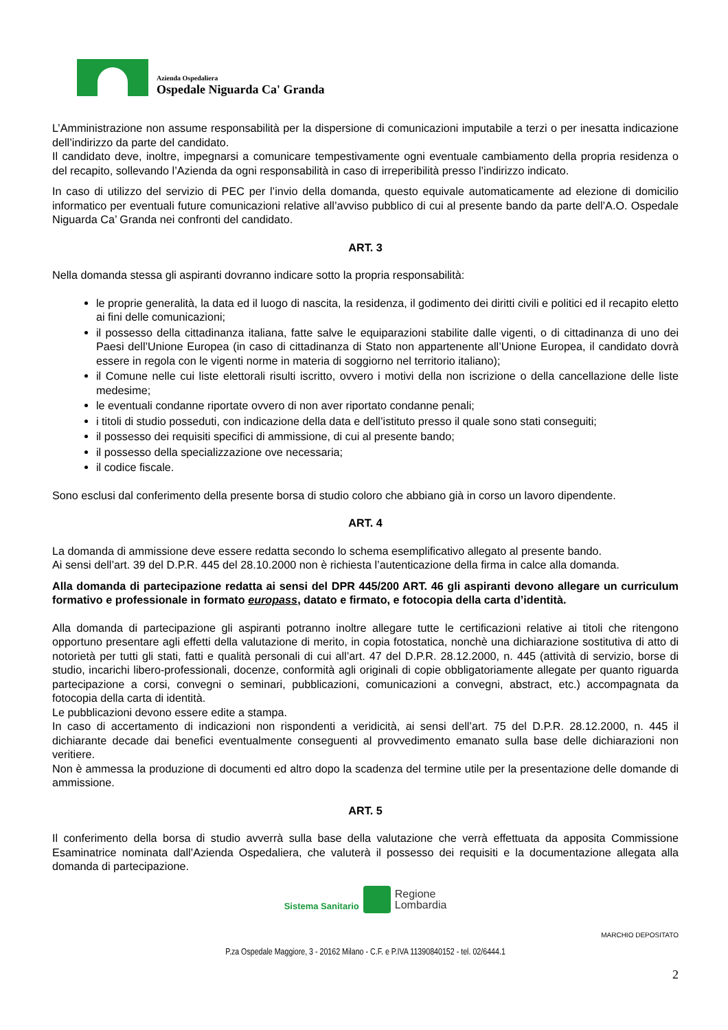Azienda Ospedaliera
Ospedale Niguarda Ca' Granda
L’Amministrazione non assume responsabilità per la dispersione di comunicazioni imputabile a terzi o per inesatta indicazione dell’indirizzo da parte del candidato.
Il candidato deve, inoltre, impegnarsi a comunicare tempestivamente ogni eventuale cambiamento della propria residenza o del recapito, sollevando l’Azienda da ogni responsabilità in caso di irreperibilità presso l’indirizzo indicato.
In caso di utilizzo del servizio di PEC per l’invio della domanda, questo equivale automaticamente ad elezione di domicilio informatico per eventuali future comunicazioni relative all’avviso pubblico di cui al presente bando da parte dell’A.O. Ospedale Niguarda Ca’ Granda nei confronti del candidato.
ART. 3
Nella domanda stessa gli aspiranti dovranno indicare sotto la propria responsabilità:
le proprie generalità, la data ed il luogo di nascita, la residenza, il godimento dei diritti civili e politici ed il recapito eletto ai fini delle comunicazioni;
il possesso della cittadinanza italiana, fatte salve le equiparazioni stabilite dalle vigenti, o di cittadinanza di uno dei Paesi dell’Unione Europea (in caso di cittadinanza di Stato non appartenente all’Unione Europea, il candidato dovrà essere in regola con le vigenti norme in materia di soggiorno nel territorio italiano);
il Comune nelle cui liste elettorali risulti iscritto, ovvero i motivi della non iscrizione o della cancellazione delle liste medesime;
le eventuali condanne riportate ovvero di non aver riportato condanne penali;
i titoli di studio posseduti, con indicazione della data e dell’istituto presso il quale sono stati conseguiti;
il possesso dei requisiti specifici di ammissione, di cui al presente bando;
il possesso della specializzazione ove necessaria;
il codice fiscale.
Sono esclusi dal conferimento della presente borsa di studio coloro che abbiano già in corso un lavoro dipendente.
ART. 4
La domanda di ammissione deve essere redatta secondo lo schema esemplificativo allegato al presente bando.
Ai sensi dell’art. 39 del D.P.R. 445 del 28.10.2000 non è richiesta l’autenticazione della firma in calce alla domanda.
Alla domanda di partecipazione redatta ai sensi del DPR 445/200 ART. 46 gli aspiranti devono allegare un curriculum formativo e professionale in formato europass, datato e firmato, e fotocopia della carta d’identità.
Alla domanda di partecipazione gli aspiranti potranno inoltre allegare tutte le certificazioni relative ai titoli che ritengono opportuno presentare agli effetti della valutazione di merito, in copia fotostatica, nonchè una dichiarazione sostitutiva di atto di notorietà per tutti gli stati, fatti e qualità personali di cui all’art. 47 del D.P.R. 28.12.2000, n. 445 (attività di servizio, borse di studio, incarichi libero-professionali, docenze, conformità agli originali di copie obbligatoriamente allegate per quanto riguarda partecipazione a corsi, convegni o seminari, pubblicazioni, comunicazioni a convegni, abstract, etc.) accompagnata da fotocopia della carta di identità.
Le pubblicazioni devono essere edite a stampa.
In caso di accertamento di indicazioni non rispondenti a veridicità, ai sensi dell’art. 75 del D.P.R. 28.12.2000, n. 445 il dichiarante decade dai benefici eventualmente conseguenti al provvedimento emanato sulla base delle dichiarazioni non veritiere.
Non è ammessa la produzione di documenti ed altro dopo la scadenza del termine utile per la presentazione delle domande di ammissione.
ART. 5
Il conferimento della borsa di studio avverrà sulla base della valutazione che verrà effettuata da apposita Commissione Esaminatrice nominata dall’Azienda Ospedaliera, che valuterà il possesso dei requisiti e la documentazione allegata alla domanda di partecipazione.
Sistema Sanitario Regione
Lombardia
MARCHIO DEPOSITATO
P.za Ospedale Maggiore, 3 - 20162 Milano - C.F. e P.IVA 11390840152 - tel. 02/6444.1
2